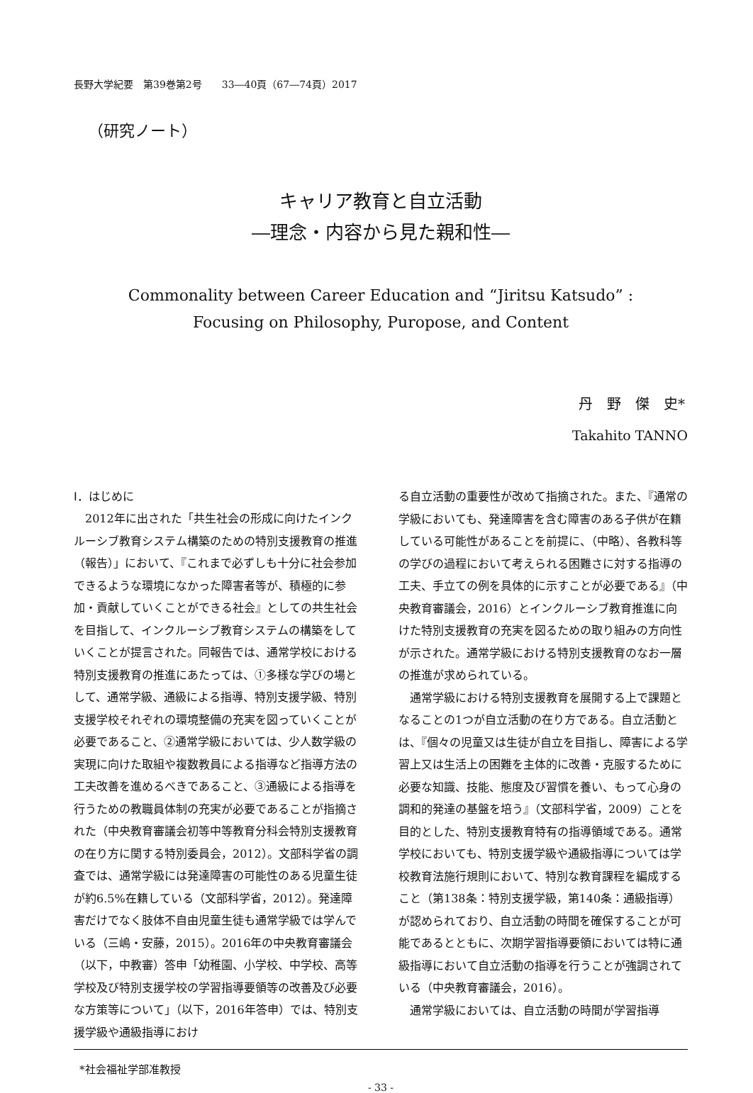長野大学紀要　第39巻第2号　　33―40頁（67―74頁）2017
（研究ノート）
キャリア教育と自立活動
―理念・内容から見た親和性―
Commonality between Career Education and “Jiritsu Katsudo” :
Focusing on Philosophy, Puropose, and Content
丹　野　傑　史*
Takahito TANNO
Ⅰ．はじめに
2012年に出された「共生社会の形成に向けたインクルーシブ教育システム構築のための特別支援教育の推進（報告）」において、『これまで必ずしも十分に社会参加できるような環境になかった障害者等が、積極的に参加・貢献していくことができる社会』としての共生社会を目指して、インクルーシブ教育システムの構築をしていくことが提言された。同報告では、通常学校における特別支援教育の推進にあたっては、①多様な学びの場として、通常学級、通級による指導、特別支援学級、特別支援学校それぞれの環境整備の充実を図っていくことが必要であること、②通常学級においては、少人数学級の実現に向けた取組や複数教員による指導など指導方法の工夫改善を進めるべきであること、③通級による指導を行うための教職員体制の充実が必要であることが指摘された（中央教育審議会初等中等教育分科会特別支援教育の在り方に関する特別委員会，2012）。文部科学省の調査では、通常学級には発達障害の可能性のある児童生徒が約6.5%在籍している（文部科学省，2012）。発達障害だけでなく肢体不自由児童生徒も通常学級では学んでいる（三嶋・安藤，2015）。2016年の中央教育審議会（以下，中教審）答申「幼稚園、小学校、中学校、高等学校及び特別支援学校の学習指導要領等の改善及び必要な方策等について」（以下，2016年答申）では、特別支援学級や通級指導におけ
る自立活動の重要性が改めて指摘された。また、『通常の学級においても、発達障害を含む障害のある子供が在籍している可能性があることを前提に、（中略）、各教科等の学びの過程において考えられる困難さに対する指導の工夫、手立ての例を具体的に示すことが必要である』（中央教育審議会，2016）とインクルーシブ教育推進に向けた特別支援教育の充実を図るための取り組みの方向性が示された。通常学級における特別支援教育のなお一層の推進が求められている。
通常学級における特別支援教育を展開する上で課題となることの1つが自立活動の在り方である。自立活動とは、『個々の児童又は生徒が自立を目指し、障害による学習上又は生活上の困難を主体的に改善・克服するために必要な知識、技能、態度及び習慣を養い、もって心身の調和的発達の基盤を培う』（文部科学省，2009）ことを目的とした、特別支援教育特有の指導領域である。通常学校においても、特別支援学級や通級指導については学校教育法施行規則において、特別な教育課程を編成すること（第138条：特別支援学級，第140条：通級指導）が認められており、自立活動の時間を確保することが可能であるとともに、次期学習指導要領においては特に通級指導において自立活動の指導を行うことが強調されている（中央教育審議会，2016）。
通常学級においては、自立活動の時間が学習指導
*社会福祉学部准教授
- 33 -